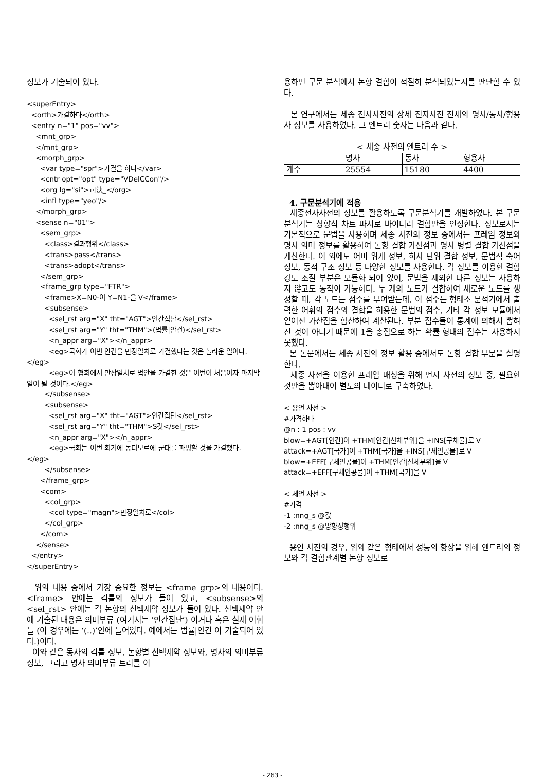정보가 기술되어 있다.
<superEntry>
  <orth>가결하다</orth>
  <entry n="1" pos="vv">
    <mnt_grp>
    </mnt_grp>
    <morph_grp>
      <var type="spr">가결을 하다</var>
      <cntr opt="opt" type="VDelCCon"/>
      <org lg="si">可決_</org>
      <infl type="yeo"/>
    </morph_grp>
    <sense n="01">
      <sem_grp>
        <class>결과행위</class>
        <trans>pass</trans>
        <trans>adopt</trans>
      </sem_grp>
      <frame_grp type="FTR">
        <frame>X=N0-이 Y=N1-을 V</frame>
        <subsense>
          <sel_rst arg="X" tht="AGT">인간집단</sel_rst>
          <sel_rst arg="Y" tht="THM">(법률|안건)</sel_rst>
          <n_appr arg="X"></n_appr>
          <eg>국회가 이번 안건을 만장일치로 가결했다는 것은 놀라운 일이다.</eg>
          <eg>이 협회에서 만장일치로 법안을 가결한 것은 이번이 처음이자 마지막 일이 될 것이다.</eg>
        </subsense>
        <subsense>
          <sel_rst arg="X" tht="AGT">인간집단</sel_rst>
          <sel_rst arg="Y" tht="THM">S것</sel_rst>
          <n_appr arg="X"></n_appr>
          <eg>국회는 이번 회기에 동티모르에 군대를 파병할 것을 가결했다.</eg>
        </subsense>
      </frame_grp>
      <com>
        <col_grp>
          <col type="magn">만장일치로</col>
        </col_grp>
      </com>
    </sense>
  </entry>
</superEntry>
위의 내용 중에서 가장 중요한 정보는 <frame_grp>의 내용이다. <frame> 안에는 격틀의 정보가 들어 있고, <subsense>의 <sel_rst> 안에는 각 논항의 선택제약 정보가 들어 있다. 선택제약 안에 기술된 내용은 의미부류 (여기서는 ‘인간집단’) 이거나 혹은 실제 어휘들 (이 경우에는 ‘(..)’안에 들어있다. 예에서는 법률|안건 이 기술되어 있다.)이다.
이와 같은 동사의 격틀 정보, 논항별 선택제약 정보와, 명사의 의미부류 정보, 그리고 명사 의미부류 트리를 이
용하면 구문 분석에서 논항 결합이 적절히 분석되었는지를 판단할 수 있다.
본 연구에서는 세종 전사사전의 상세 전자사전 전체의 명사/동사/형용사 정보를 사용하였다. 그 엔트리 숫자는 다음과 같다.
< 세종 사전의 엔트리 수 >
| | 명사 | 동사 | 형용사 |
| 개수 | 25554 | 15180 | 4400 |
4. 구문분석기에 적용
세종전자사전의 정보를 활용하도록 구문분석기를 개발하였다. 본 구문분석기는 상향식 차트 파서로 바이너리 결합만을 인정한다. 정보로서는 기본적으로 문법을 사용하며 세종 사전의 정보 중에서는 프레임 정보와 명사 의미 정보를 활용하여 논항 결합 가산점과 명사 병렬 결합 가산점을 계산한다. 이 외에도 어미 위계 정보, 허사 단위 결합 정보, 문법적 숙어 정보, 동적 구조 정보 등 다양한 정보를 사용한다. 각 정보를 이용한 결합강도 조절 부분은 모듈화 되어 있어, 문법을 제외한 다른 정보는 사용하지 않고도 동작이 가능하다. 두 개의 노드가 결합하여 새로운 노드를 생성할 때, 각 노드는 점수를 부여받는데, 이 점수는 형태소 분석기에서 출력한 어휘의 점수와 결합을 허용한 문법의 점수, 기타 각 정보 모듈에서 얻어진 가산점을 합산하여 계산된다. 부분 점수들이 통계에 의해서 뽑혀진 것이 아니기 때문에 1을 총점으로 하는 확률 형태의 점수는 사용하지 못했다.
본 논문에서는 세종 사전의 정보 활용 중에서도 논항 결합 부분을 설명한다.
세종 사전을 이용한 프레임 매칭을 위해 먼저 사전의 정보 중, 필요한 것만을 뽑아내어 별도의 데이터로 구축하였다.
< 용언 사전 >
#가격하다
@n : 1 pos : vv
blow=+AGT[인간]이 +THM[인간|신체부위]을 +INS[구체물]로 V
attack=+AGT[국가]이 +THM[국가]을 +INS[구체인공물]로 V
blow=+EFF[구체인공물]이 +THM[인간|신체부위]을 V
attack=+EFF[구체인공물]이 +THM[국가]을 V

< 체언 사전 >
#가격
-1 :nng_s @값
-2 :nng_s @방향성행위
용언 사전의 경우, 위와 같은 형태에서 성능의 향상을 위해 엔트리의 정보와 각 결합관계별 논항 정보로
- 263 -